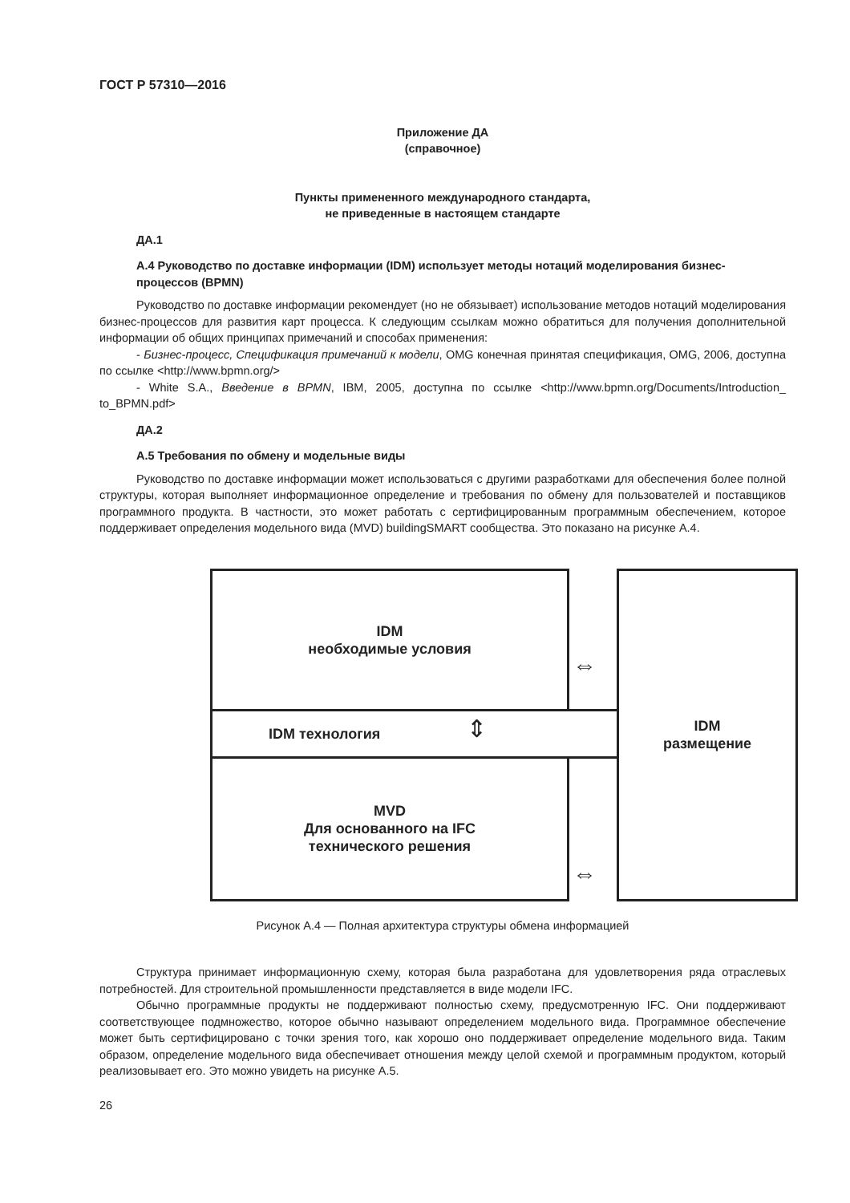ГОСТ Р 57310—2016
Приложение ДА
(справочное)
Пункты примененного международного стандарта,
не приведенные в настоящем стандарте
ДА.1
А.4 Руководство по доставке информации (IDM) использует методы нотаций моделирования бизнес-процессов (BPMN)
Руководство по доставке информации рекомендует (но не обязывает) использование методов нотаций моделирования бизнес-процессов для развития карт процесса. К следующим ссылкам можно обратиться для получения дополнительной информации об общих принципах примечаний и способах применения:
- Бизнес-процесс, Спецификация примечаний к модели, OMG конечная принятая спецификация, OMG, 2006, доступна по ссылке <http://www.bpmn.org/>
- White S.A., Введение в BPMN, IBM, 2005, доступна по ссылке <http://www.bpmn.org/Documents/Introduction_ to_BPMN.pdf>
ДА.2
А.5 Требования по обмену и модельные виды
Руководство по доставке информации может использоваться с другими разработками для обеспечения более полной структуры, которая выполняет информационное определение и требования по обмену для пользователей и поставщиков программного продукта. В частности, это может работать с сертифицированным программным обеспечением, которое поддерживает определения модельного вида (MVD) buildingSMART сообщества. Это показано на рисунке А.4.
IDM
необходимые условия
IDM технология
MVD
Для основанного на IFC
технического решения
IDM
размещение
⇔
⇔
⇕
Рисунок А.4 — Полная архитектура структуры обмена информацией
Структура принимает информационную схему, которая была разработана для удовлетворения ряда отраслевых потребностей. Для строительной промышленности представляется в виде модели IFC.
Обычно программные продукты не поддерживают полностью схему, предусмотренную IFC. Они поддерживают соответствующее подмножество, которое обычно называют определением модельного вида. Программное обеспечение может быть сертифицировано с точки зрения того, как хорошо оно поддерживает определение модельного вида. Таким образом, определение модельного вида обеспечивает отношения между целой схемой и программным продуктом, который реализовывает его. Это можно увидеть на рисунке А.5.
26